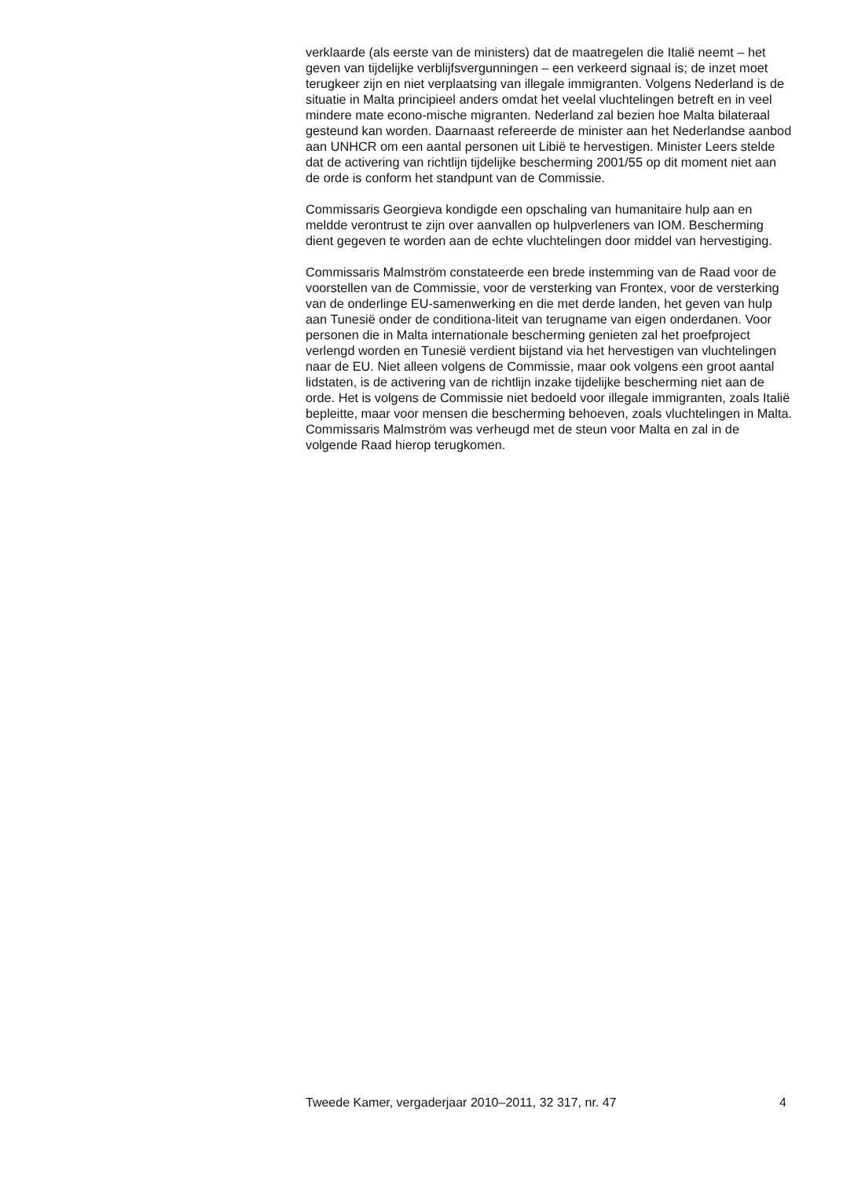verklaarde (als eerste van de ministers) dat de maatregelen die Italië neemt – het geven van tijdelijke verblijfsvergunningen – een verkeerd signaal is; de inzet moet terugkeer zijn en niet verplaatsing van illegale immigranten. Volgens Nederland is de situatie in Malta principieel anders omdat het veelal vluchtelingen betreft en in veel mindere mate econo-mische migranten. Nederland zal bezien hoe Malta bilateraal gesteund kan worden. Daarnaast refereerde de minister aan het Nederlandse aanbod aan UNHCR om een aantal personen uit Libië te hervestigen. Minister Leers stelde dat de activering van richtlijn tijdelijke bescherming 2001/55 op dit moment niet aan de orde is conform het standpunt van de Commissie.
Commissaris Georgieva kondigde een opschaling van humanitaire hulp aan en meldde verontrust te zijn over aanvallen op hulpverleners van IOM. Bescherming dient gegeven te worden aan de echte vluchtelingen door middel van hervestiging.
Commissaris Malmström constateerde een brede instemming van de Raad voor de voorstellen van de Commissie, voor de versterking van Frontex, voor de versterking van de onderlinge EU-samenwerking en die met derde landen, het geven van hulp aan Tunesië onder de conditiona-liteit van terugname van eigen onderdanen. Voor personen die in Malta internationale bescherming genieten zal het proefproject verlengd worden en Tunesië verdient bijstand via het hervestigen van vluchtelingen naar de EU. Niet alleen volgens de Commissie, maar ook volgens een groot aantal lidstaten, is de activering van de richtlijn inzake tijdelijke bescherming niet aan de orde. Het is volgens de Commissie niet bedoeld voor illegale immigranten, zoals Italië bepleitte, maar voor mensen die bescherming behoeven, zoals vluchtelingen in Malta. Commissaris Malmström was verheugd met de steun voor Malta en zal in de volgende Raad hierop terugkomen.
Tweede Kamer, vergaderjaar 2010–2011, 32 317, nr. 47 4